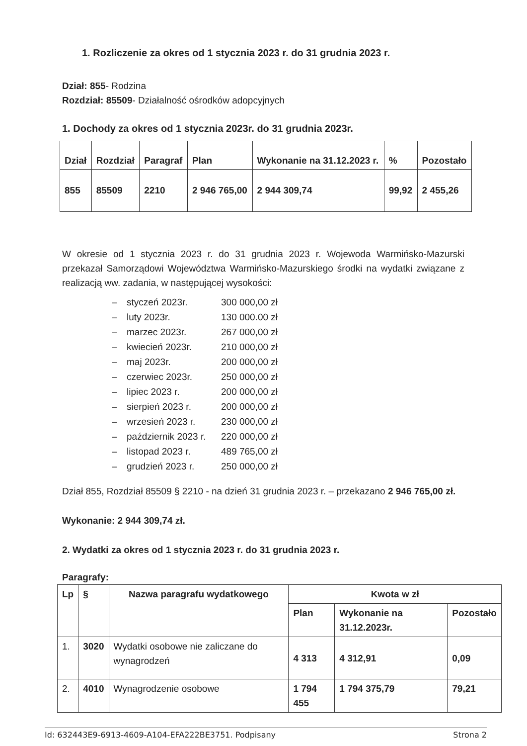1. Rozliczenie za okres od 1 stycznia 2023 r. do 31 grudnia 2023 r.
Dział: 855- Rodzina
Rozdział: 85509- Działalność ośrodków adopcyjnych
1. Dochody za okres od 1 stycznia 2023r. do 31 grudnia 2023r.
| Dział | Rozdział | Paragraf | Plan | Wykonanie na 31.12.2023 r. | % | Pozostało |
| --- | --- | --- | --- | --- | --- | --- |
| 855 | 85509 | 2210 | 2 946 765,00 | 2 944 309,74 | 99,92 | 2 455,26 |
W okresie od 1 stycznia 2023 r. do 31 grudnia 2023 r. Wojewoda Warmińsko-Mazurski przekazał Samorządowi Województwa Warmińsko-Mazurskiego środki na wydatki związane z realizacją ww. zadania, w następującej wysokości:
– styczeń 2023r. 300 000,00 zł
– luty 2023r. 130 000.00 zł
– marzec 2023r. 267 000,00 zł
– kwiecień 2023r. 210 000,00 zł
– maj 2023r. 200 000,00 zł
– czerwiec 2023r. 250 000,00 zł
– lipiec 2023 r. 200 000,00 zł
– sierpień 2023 r. 200 000,00 zł
– wrzesień 2023 r. 230 000,00 zł
– październik 2023 r. 220 000,00 zł
– listopad 2023 r. 489 765,00 zł
– grudzień 2023 r. 250 000,00 zł
Dział 855, Rozdział 85509 § 2210 - na dzień 31 grudnia 2023 r. – przekazano 2 946 765,00 zł.
Wykonanie: 2 944 309,74 zł.
2. Wydatki za okres od 1 stycznia 2023 r. do 31 grudnia 2023 r.
Paragrafy:
| Lp | § | Nazwa paragrafu wydatkowego | Kwota w zł | | |
| --- | --- | --- | --- | --- | --- |
| | | | Plan | Wykonanie na 31.12.2023r. | Pozostało |
| 1. | 3020 | Wydatki osobowe nie zaliczane do wynagrodzeń | 4 313 | 4 312,91 | 0,09 |
| 2. | 4010 | Wynagrodzenie osobowe | 1 794 455 | 1 794 375,79 | 79,21 |
Id: 632443E9-6913-4609-A104-EFA222BE3751. Podpisany Strona 2